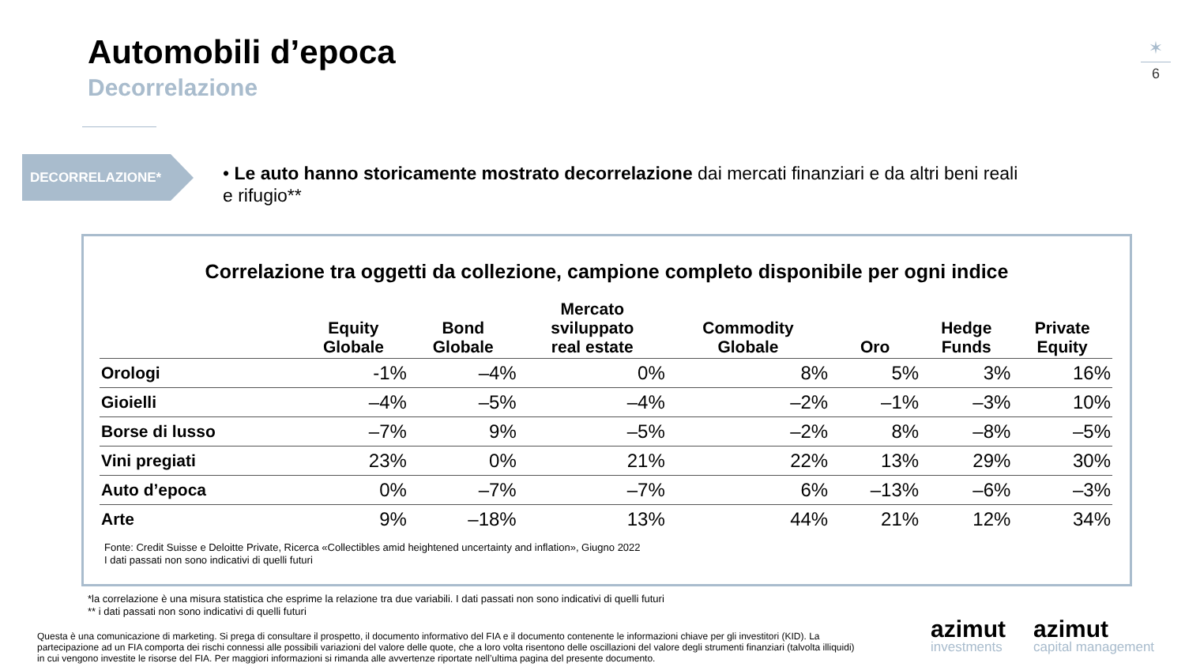Automobili d’epoca
Decorrelazione
✶
6
DECORRELAZIONE*
• Le auto hanno storicamente mostrato decorrelazione dai mercati finanziari e da altri beni reali e rifugio**
Correlazione tra oggetti da collezione, campione completo disponibile per ogni indice
| | Equity Globale | Bond Globale | Mercato sviluppato real estate | Commodity Globale | Oro | Hedge Funds | Private Equity |
| --- | --- | --- | --- | --- | --- | --- | --- |
| Orologi | -1% | –4% | 0% | 8% | 5% | 3% | 16% |
| Gioielli | –4% | –5% | –4% | –2% | –1% | –3% | 10% |
| Borse di lusso | –7% | 9% | –5% | –2% | 8% | –8% | –5% |
| Vini pregiati | 23% | 0% | 21% | 22% | 13% | 29% | 30% |
| Auto d’epoca | 0% | –7% | –7% | 6% | –13% | –6% | –3% |
| Arte | 9% | –18% | 13% | 44% | 21% | 12% | 34% |
Fonte: Credit Suisse e Deloitte Private, Ricerca «Collectibles amid heightened uncertainty and inflation», Giugno 2022
I dati passati non sono indicativi di quelli futuri
*la correlazione è una misura statistica che esprime la relazione tra due variabili. I dati passati non sono indicativi di quelli futuri
** i dati passati non sono indicativi di quelli futuri
Questa è una comunicazione di marketing. Si prega di consultare il prospetto, il documento informativo del FIA e il documento contenente le informazioni chiave per gli investitori (KID). La partecipazione ad un FIA comporta dei rischi connessi alle possibili variazioni del valore delle quote, che a loro volta risentono delle oscillazioni del valore degli strumenti finanziari (talvolta illiquidi) in cui vengono investite le risorse del FIA. Per maggiori informazioni si rimanda alle avvertenze riportate nell’ultima pagina del presente documento.
azimut
investments
azimut
capital management